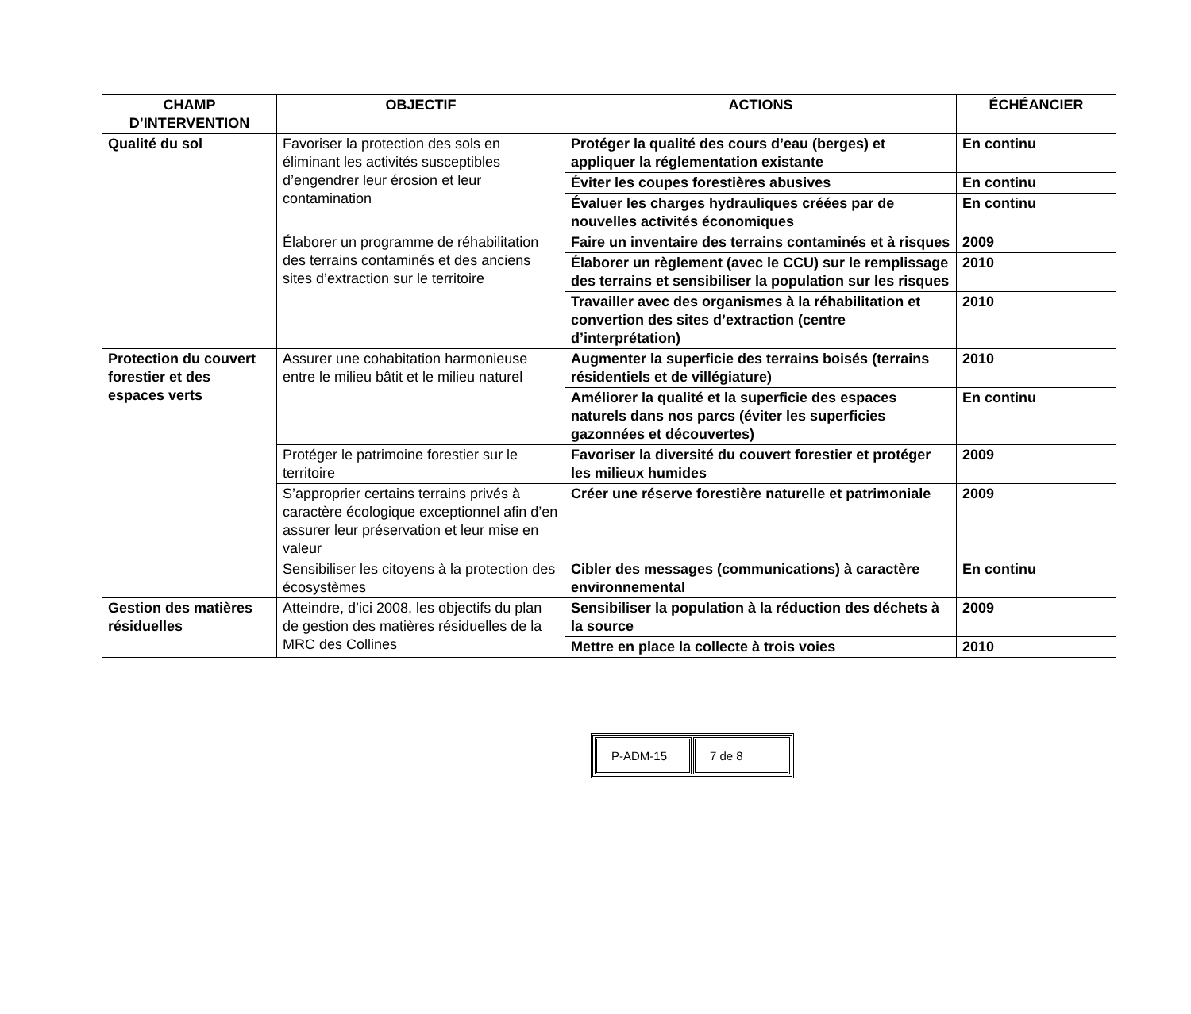| CHAMP D’INTERVENTION | OBJECTIF | ACTIONS | ÉCHÉANCIER |
| --- | --- | --- | --- |
| Qualité du sol | Favoriser la protection des sols en éliminant les activités susceptibles d’engendrer leur érosion et leur contamination | Protéger la qualité des cours d’eau (berges) et appliquer la réglementation existante | En continu |
| | | Éviter les coupes forestières abusives | En continu |
| | | Évaluer les charges hydrauliques créées par de nouvelles activités économiques | En continu |
| | Élaborer un programme de réhabilitation des terrains contaminés et des anciens sites d’extraction sur le territoire | Faire un inventaire des terrains contaminés et à risques | 2009 |
| | | Élaborer un règlement (avec le CCU) sur le remplissage des terrains et sensibiliser la population sur les risques | 2010 |
| | | Travailler avec des organismes à la réhabilitation et convertion des sites d’extraction (centre d’interprétation) | 2010 |
| Protection du couvert forestier et des espaces verts | Assurer une cohabitation harmonieuse entre le milieu bâtit et le milieu naturel | Augmenter la superficie des terrains boisés (terrains résidentiels et de villégiature) | 2010 |
| | | Améliorer la qualité et la superficie des espaces naturels dans nos parcs (éviter les superficies gazonnées et découvertes) | En continu |
| | Protéger le patrimoine forestier sur le territoire | Favoriser la diversité du couvert forestier et protéger les milieux humides | 2009 |
| | S’approprier certains terrains privés à caractère écologique exceptionnel afin d’en assurer leur préservation et leur mise en valeur | Créer une réserve forestière naturelle et patrimoniale | 2009 |
| | Sensibiliser les citoyens à la protection des écosystèmes | Cibler des messages (communications) à caractère environnemental | En continu |
| Gestion des matières résiduelles | Atteindre, d’ici 2008, les objectifs du plan de gestion des matières résiduelles de la MRC des Collines | Sensibiliser la population à la réduction des déchets à la source | 2009 |
| | | Mettre en place la collecte à trois voies | 2010 |
| P-ADM-15 | 7 de 8 |